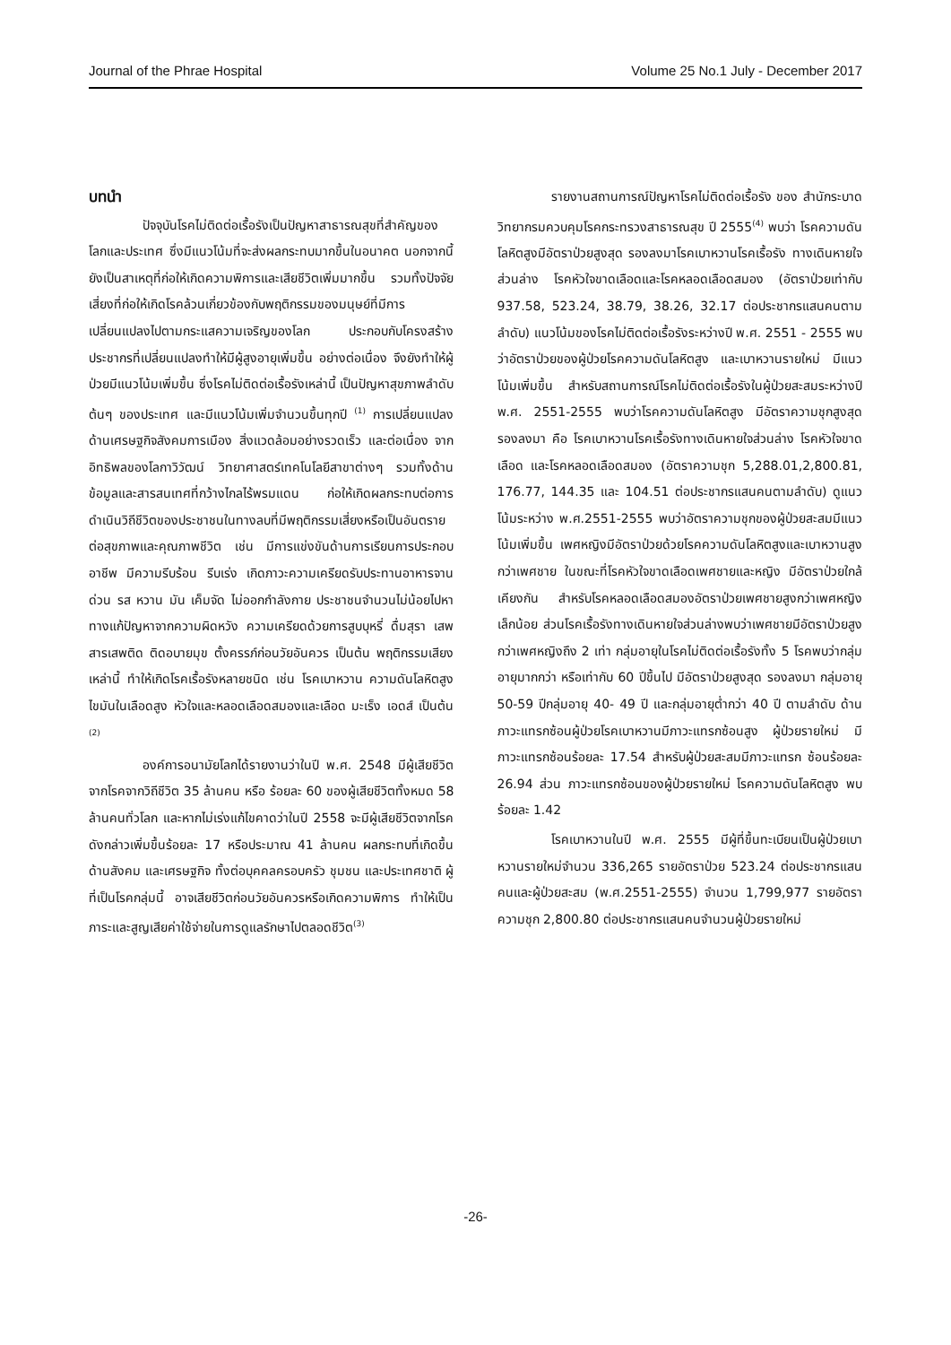Journal of the Phrae Hospital Volume 25 No.1 July - December 2017
บทนำ
ปัจจุบันโรคไม่ติดต่อเรื้อรังเป็นปัญหาสาธารณสุขที่สำคัญของโลกและประเทศ ซึ่งมีแนวโน้มที่จะส่งผลกระทบมากขึ้นในอนาคต นอกจากนี้ ยังเป็นสาเหตุที่ก่อให้เกิดความพิการและเสียชีวิตเพิ่มมากขึ้น รวมทั้งปัจจัยเสี่ยงที่ก่อให้เกิดโรคล้วนเกี่ยวข้องกับพฤติกรรมของมนุษย์ที่มีการเปลี่ยนแปลงไปตามกระแสความเจริญของโลก ประกอบกับโครงสร้างประชากรที่เปลี่ยนแปลงทำให้มีผู้สูงอายุเพิ่มขึ้น อย่างต่อเนื่อง จึงยังทำให้ผู้ป่วยมีแนวโน้มเพิ่มขึ้น ซึ่งโรคไม่ติดต่อเรื้อรังเหล่านี้ เป็นปัญหาสุขภาพลำดับต้นๆ ของประเทศ และมีแนวโน้มเพิ่มจำนวนขึ้นทุกปี <sup>(1)</sup> การเปลี่ยนแปลงด้านเศรษฐกิจสังคมการเมือง สิ่งแวดล้อมอย่างรวดเร็ว และต่อเนื่อง จากอิทธิพลของโลกาวิวัฒน์ วิทยาศาสตร์เทคโนโลยีสาขาต่างๆ รวมทั้งด้านข้อมูลและสารสนเทศที่กว้างไกลไร้พรมแดน ก่อให้เกิดผลกระทบต่อการดำเนินวิถีชีวิตของประชาชนในทางลบที่มีพฤติกรรมเสี่ยงหรือเป็นอันตรายต่อสุขภาพและคุณภาพชีวิต เช่น มีการแข่งขันด้านการเรียนการประกอบอาชีพ มีความรีบร้อน รีบเร่ง เกิดภาวะความเครียดรับประทานอาหารจานด่วน รส หวาน มัน เค็มจัด ไม่ออกกำลังกาย ประชาชนจำนวนไม่น้อยไปหาทางแก้ปัญหาจากความผิดหวัง ความเครียดด้วยการสูบบุหรี่ ดื่มสุรา เสพสารเสพติด ติดอบายมุข ตั้งครรภ์ก่อนวัยอันควร เป็นต้น พฤติกรรมเสียงเหล่านี้ ทำให้เกิดโรคเรื้อรังหลายชนิด เช่น โรคเบาหวาน ความดันโลหิตสูง ไขมันในเลือดสูง หัวใจและหลอดเลือดสมองและเลือด มะเร็ง เอดส์ เป็นต้น <sup>(2)</sup>
องค์การอนามัยโลกได้รายงานว่าในปี พ.ศ. 2548 มีผู้เสียชีวิตจากโรคจากวิถีชีวิต 35 ล้านคน หรือ ร้อยละ 60 ของผู้เสียชีวิตทั้งหมด 58 ล้านคนทั่วโลก และหากไม่เร่งแก้ไขคาดว่าในปี 2558 จะมีผู้เสียชีวิตจากโรคดังกล่าวเพิ่มขึ้นร้อยละ 17 หรือประมาณ 41 ล้านคน ผลกระทบที่เกิดขึ้นด้านสังคม และเศรษฐกิจ ทั้งต่อบุคคลครอบครัว ชุมชน และประเทศชาติ ผู้ที่เป็นโรคกลุ่มนี้ อาจเสียชีวิตก่อนวัยอันควรหรือเกิดความพิการ ทำให้เป็นภาระและสูญเสียค่าใช้จ่ายในการดูแลรักษาไปตลอดชีวิต<sup>(3)</sup>
รายงานสถานการณ์ปัญหาโรคไม่ติดต่อเรื้อรัง ของ สำนักระบาดวิทยากรมควบคุมโรคกระทรวงสาธารณสุข ปี 2555<sup>(4)</sup> พบว่า โรคความดันโลหิตสูงมีอัตราป่วยสูงสุด รองลงมาโรคเบาหวานโรคเรื้อรัง ทางเดินหายใจส่วนล่าง โรคหัวใจขาดเลือดและโรคหลอดเลือดสมอง (อัตราป่วยเท่ากับ 937.58, 523.24, 38.79, 38.26, 32.17 ต่อประชากรแสนคนตามลำดับ) แนวโน้มของโรคไม่ติดต่อเรื้อรังระหว่างปี พ.ศ. 2551 - 2555 พบว่าอัตราป่วยของผู้ป่วยโรคความดันโลหิตสูง และเบาหวานรายใหม่ มีแนวโน้มเพิ่มขึ้น สำหรับสถานการณ์โรคไม่ติดต่อเรื้อรังในผู้ป่วยสะสมระหว่างปี พ.ศ. 2551-2555 พบว่าโรคความดันโลหิตสูง มีอัตราความชุกสูงสุด รองลงมา คือ โรคเบาหวานโรคเรื้อรังทางเดินหายใจส่วนล่าง โรคหัวใจขาดเลือด และโรคหลอดเลือดสมอง (อัตราความชุก 5,288.01,2,800.81, 176.77, 144.35 และ 104.51 ต่อประชากรแสนคนตามลำดับ) ดูแนวโน้มระหว่าง พ.ศ.2551-2555 พบว่าอัตราความชุกของผู้ป่วยสะสมมีแนวโน้มเพิ่มขึ้น เพศหญิงมีอัตราป่วยด้วยโรคความดันโลหิตสูงและเบาหวานสูงกว่าเพศชาย ในขณะที่โรคหัวใจขาดเลือดเพศชายและหญิง มีอัตราป่วยใกล้เคียงกัน สำหรับโรคหลอดเลือดสมองอัตราป่วยเพศชายสูงกว่าเพศหญิงเล็กน้อย ส่วนโรคเรื้อรังทางเดินหายใจส่วนล่างพบว่าเพศชายมีอัตราป่วยสูงกว่าเพศหญิงถึง 2 เท่า กลุ่มอายุในโรคไม่ติดต่อเรื้อรังทั้ง 5 โรคพบว่ากลุ่มอายุมากกว่า หรือเท่ากับ 60 ปีขึ้นไป มีอัตราป่วยสูงสุด รองลงมา กลุ่มอายุ 50-59 ปีกลุ่มอายุ 40- 49 ปี และกลุ่มอายุต่ำกว่า 40 ปี ตามลำดับ ด้านภาวะแทรกซ้อนผู้ป่วยโรคเบาหวานมีภาวะแทรกซ้อนสูง ผู้ป่วยรายใหม่ มีภาวะแทรกซ้อนร้อยละ 17.54 สำหรับผู้ป่วยสะสมมีภาวะแทรก ซ้อนร้อยละ 26.94 ส่วน ภาวะแทรกซ้อนของผู้ป่วยรายใหม่ โรคความดันโลหิตสูง พบร้อยละ 1.42
โรคเบาหวานในปี พ.ศ. 2555 มีผู้ที่ขึ้นทะเบียนเป็นผู้ป่วยเบาหวานรายใหม่จำนวน 336,265 รายอัตราป่วย 523.24 ต่อประชากรแสนคนและผู้ป่วยสะสม (พ.ศ.2551-2555) จำนวน 1,799,977 รายอัตราความชุก 2,800.80 ต่อประชากรแสนคนจำนวนผู้ป่วยรายใหม่
-26-